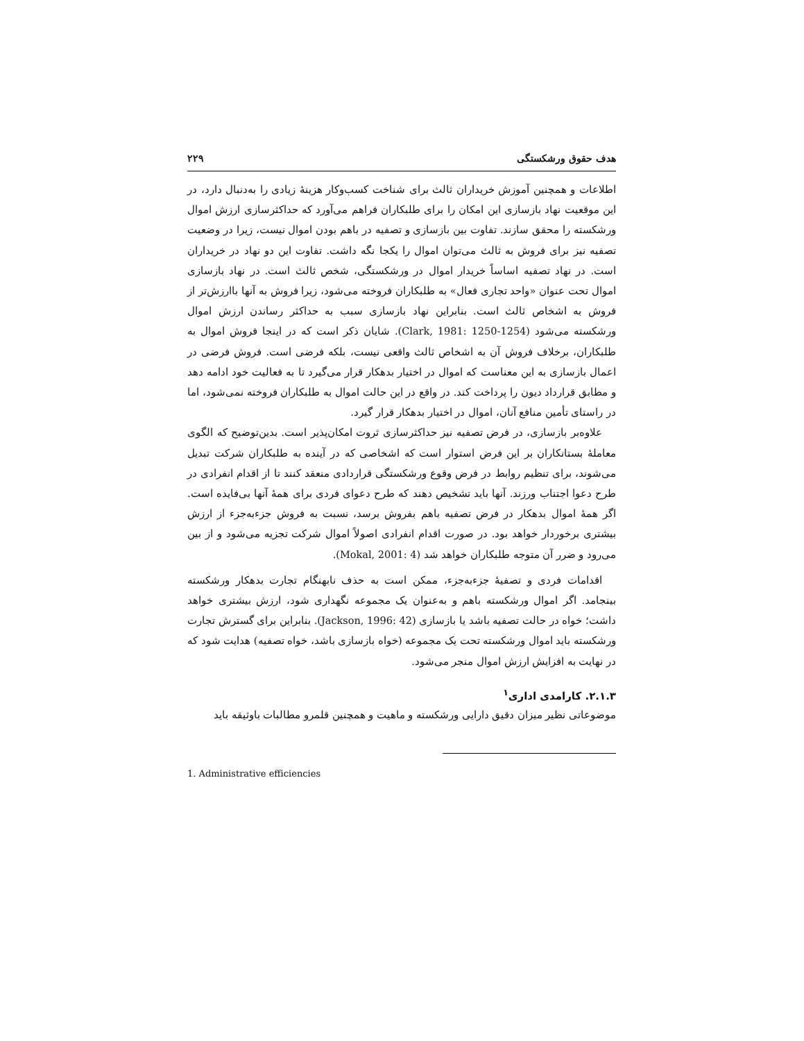هدف حقوق ورشکستگی ۲۲۹
اطلاعات و همچنین آموزش خریداران ثالث برای شناخت کسب‌وکار هزینهٔ زیادی را به‌دنبال دارد، در این موقعیت نهاد بازسازی این امکان را برای طلبکاران فراهم می‌آورد که حداکثرسازی ارزش اموال ورشکسته را محقق سازند. تفاوت بین بازسازی و تصفیه در باهم بودن اموال نیست، زیرا در وضعیت تصفیه نیز برای فروش به ثالث می‌توان اموال را یکجا نگه داشت. تفاوت این دو نهاد در خریداران است. در نهاد تصفیه اساساً خریدار اموال در ورشکستگی، شخص ثالث است. در نهاد بازسازی اموال تحت عنوان «واحد تجاری فعال» به طلبکاران فروخته می‌شود، زیرا فروش به آنها باارزش‌تر از فروش به اشخاص ثالث است. بنابراین نهاد بازسازی سبب به حداکثر رساندن ارزش اموال ورشکسته می‌شود (Clark, 1981: 1250-1254). شایان ذکر است که در اینجا فروش اموال به طلبکاران، برخلاف فروش آن به اشخاص ثالث واقعی نیست، بلکه فرضی است. فروش فرضی در اعمال بازسازی به این معناست که اموال در اختیار بدهکار قرار می‌گیرد تا به فعالیت خود ادامه دهد و مطابق قرارداد دیون را پرداخت کند. در واقع در این حالت اموال به طلبکاران فروخته نمی‌شود، اما در راستای تأمین منافع آنان، اموال در اختیار بدهکار قرار گیرد.
علاوه‌بر بازسازی، در فرض تصفیه نیز حداکثرسازی ثروت امکان‌پذیر است. بدین‌توضیح که الگوی معاملهٔ بستانکاران بر این فرض استوار است که اشخاصی که در آینده به طلبکاران شرکت تبدیل می‌شوند، برای تنظیم روابط در فرض وقوع ورشکستگی قراردادی منعقد کنند تا از اقدام انفرادی در طرح دعوا اجتناب ورزند. آنها باید تشخیص دهند که طرح دعوای فردی برای همهٔ آنها بی‌فایده است. اگر همهٔ اموال بدهکار در فرض تصفیه باهم بفروش برسد، نسبت به فروش جزء‌به‌جزء از ارزش بیشتری برخوردار خواهد بود. در صورت اقدام انفرادی اصولاً اموال شرکت تجزیه می‌شود و از بین می‌رود و ضرر آن متوجه طلبکاران خواهد شد (Mokal, 2001: 4).
اقدامات فردی و تصفیهٔ جزء‌به‌جزء، ممکن است به حذف نابهنگام تجارت بدهکار ورشکسته بینجامد. اگر اموال ورشکسته باهم و به‌عنوان یک مجموعه نگهداری شود، ارزش بیشتری خواهد داشت؛ خواه در حالت تصفیه باشد یا بازسازی (Jackson, 1996: 42). بنابراین برای گسترش تجارت ورشکسته باید اموال ورشکسته تحت یک مجموعه (خواه بازسازی باشد، خواه تصفیه) هدایت شود که در نهایت به افزایش ارزش اموال منجر می‌شود.
۲.۱.۳. کارامدی اداری<sup>۱</sup>
موضوعاتی نظیر میزان دقیق دارایی ورشکسته و ماهیت و همچنین قلمرو مطالبات باوثیقه باید
1. Administrative efficiencies